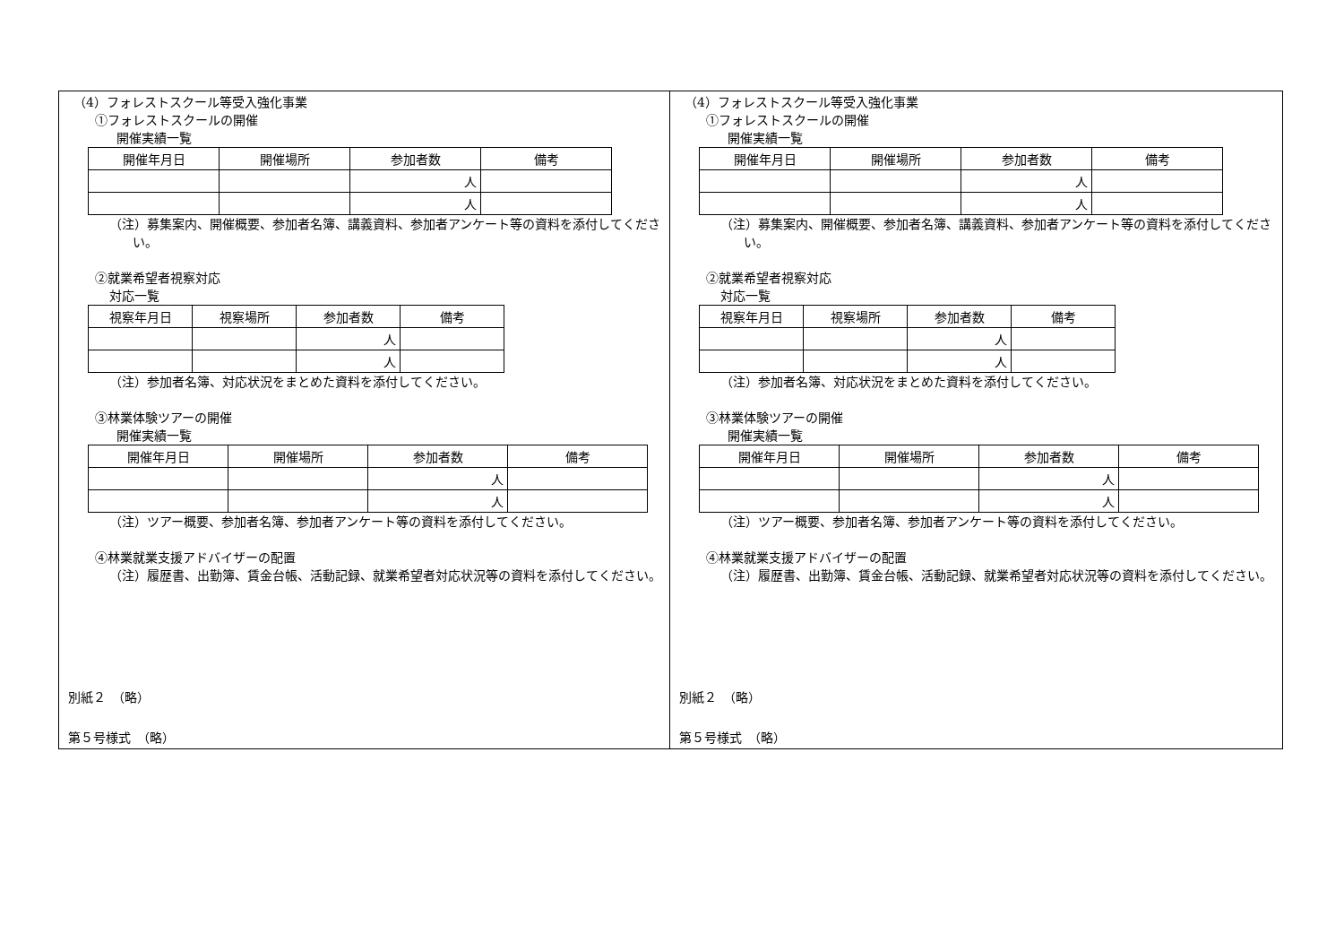（4）フォレストスクール等受入強化事業
①フォレストスクールの開催
開催実績一覧
| 開催年月日 | 開催場所 | 参加者数 | 備考 |
| --- | --- | --- | --- |
| | | 人 | |
| | | 人 | |
（注）募集案内、開催概要、参加者名簿、講義資料、参加者アンケート等の資料を添付してください。
②就業希望者視察対応
対応一覧
| 視察年月日 | 視察場所 | 参加者数 | 備考 |
| --- | --- | --- | --- |
| | | 人 | |
| | | 人 | |
（注）参加者名簿、対応状況をまとめた資料を添付してください。
③林業体験ツアーの開催
開催実績一覧
| 開催年月日 | 開催場所 | 参加者数 | 備考 |
| --- | --- | --- | --- |
| | | 人 | |
| | | 人 | |
（注）ツアー概要、参加者名簿、参加者アンケート等の資料を添付してください。
④林業就業支援アドバイザーの配置
（注）履歴書、出勤簿、賃金台帳、活動記録、就業希望者対応状況等の資料を添付してください。
別紙２　（略）
第５号様式　（略）
（4）フォレストスクール等受入強化事業
①フォレストスクールの開催
開催実績一覧
| 開催年月日 | 開催場所 | 参加者数 | 備考 |
| --- | --- | --- | --- |
| | | 人 | |
| | | 人 | |
（注）募集案内、開催概要、参加者名簿、講義資料、参加者アンケート等の資料を添付してください。
②就業希望者視察対応
対応一覧
| 視察年月日 | 視察場所 | 参加者数 | 備考 |
| --- | --- | --- | --- |
| | | 人 | |
| | | 人 | |
（注）参加者名簿、対応状況をまとめた資料を添付してください。
③林業体験ツアーの開催
開催実績一覧
| 開催年月日 | 開催場所 | 参加者数 | 備考 |
| --- | --- | --- | --- |
| | | 人 | |
| | | 人 | |
（注）ツアー概要、参加者名簿、参加者アンケート等の資料を添付してください。
④林業就業支援アドバイザーの配置
（注）履歴書、出勤簿、賃金台帳、活動記録、就業希望者対応状況等の資料を添付してください。
別紙２　（略）
第５号様式　（略）